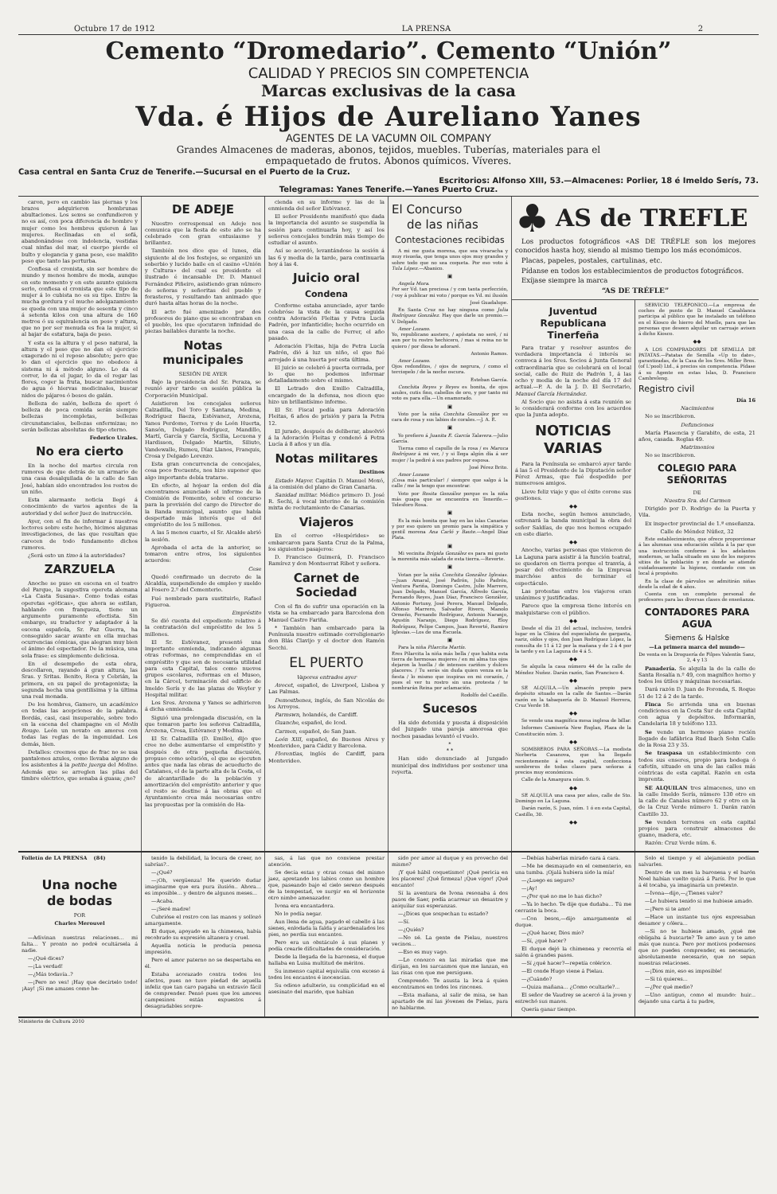Octubre 17 de 1912 LA PRENSA 2
Cemento “Dromedario”. Cemento “Unión”
CALIDAD Y PRECIOS SIN COMPETENCIA
Marcas exclusivas de la casa
Vda. é Hijos de Aureliano Yanes
AGENTES DE LA VACUMN OIL COMPANY
Grandes Almacenes de maderas, abonos, tejidos, muebles. Tuberías, materiales para el
empaquetado de frutos. Abonos químicos. Víveres.
Casa central en Santa Cruz de Tenerife.—Sucursal en el Puerto de la Cruz.
Escritorios: Alfonso XIII, 53.—Almacenes: Porlier, 18 é Imeldo Serís, 73.
Telegramas: Yanes Tenerife.—Yanes Puerto Cruz.
caron, pero en cambio las piernas y los brazos adquirieron hombrunas abultaciones. Los sexos se confundieron y no es así, con poca diferencia de hombre y mujer como los hombres quieren á las mujeres. Reclinadas en el sofá, abandonándose con indolencia, vestidas cual ninfas del mar, el cuerpo pierde el bulto y elegancia y gana peso, ese maldito peso que tanto las perturba.
Confiesa el cronista, sin ser hombre de mundo y menos hombre de moda, aunque en este momento y en este asunto quisiera serlo, confiesa el cronista que este tipo de mujer á lo cubista no es su tipo. Entre la mucha gordura y el mucho adelgazamiento se queda con una mujer de sesenta y cinco á setenta kilos con una altura de 160 metros ó su equivalencia en peso y altura, que no por ser menuda es fea la mujer, si al bajar de estatura, baja de peso.
Y esta es la altura y el peso natural, la altura y el peso que no dan el ejercicio exagerado ni el reposo absoluto; pero que lo dan el ejercicio que no obedece á sistema ni á método alguno. Lo da el correr, lo da el jugar, lo da el regar las flores, coger la fruta, buscar nacimientos de agua ó hiervas medicinales, buscar nidos de pájaros ó besos de galán.
Belleza de salón, belleza de sport ó belleza de poca comida serán siempre bellezas incompletas, bellezas circunstanciales, bellezas enfermizas; no serán bellezas absolutas de tipo eterno.
Federico Urales.
No era cierto
En la noche del martes circula ron rumores de que detrás de un armario de una casa desalquilada de la calle de San José, habían sido encontrados los restos de un niño.
Esta alarmante noticia llegó á conocimiento de varios agentes de la autoridad y del señor Juez de instrucción.
Ayer, con el fin de informar á nuestros lectores sobre este hecho, hicimos algunas investigaciones, de las que resultan que carecen de todo fundamento dichos rumores.
¿Será esto un timo á la autoridades?
ZARZUELA
Anoche se puso en escena en el teatro del Parque, la sugestiva opereta alemana «La Casta Susana». Como todas estas operetas «góticas», que ahora se estilan, hablando con franqueza, tiene un argumento puramente efectista. Sin embargo, su traductor y adaptador á la escena española, Sr. Paz Guerra, ha conseguido sacar avante en ella muchas ocurrencias cómicas, que alegran muy bien el ánimo del espectador. De la música, una sola frase: es simplemente deliciosa.
En el desempeño de esta obra, descollaron, rayando á gran altura, las Sras. y Sritas. Benito, Roca y Cebrián, la primera, en su papel de protagonista; la segunda hecha una gentilísima y la última una real monada.
De los hombres, Gamero, un académico en todas las acepciones de la palabra. Bordás, casi, casi insuperable, sobre todo en la escena del champagne en el Molín Rouge. León un novato en amores con todas las reglas de la ingenuidad. Los demás, bien.
Detalles: creemos que de frac no se usa pantalones azules, como llevaba alguno de los asistentes á la petite juerga del Molino. Además que se arreglen las pilas del timbre eléctrico, que sonaba á guasa; ¿no?
DE ADEJE
Nuestro corresponsal en Adeje nos comunica que la fiesta de este año se ha celebrado con gran entusiasmo y brillantez.
También nos dice que el lunes, día siguiente al de los festejos, se organizó un soberbio y lucido baile en el casino «Unión y Cultura» del cual es presidente el ilustrado é incansable Dr. D. Manuel Fernández Piñeiro, asistiendo gran número de señoras y señoritas del pueblo y forasteros, y resultando tan animado que duró hasta altas horas de la noche.
El acto fué amenizado por dos profesores de piano que se encontraban en el pueblo, los que ejecutaron infinidad de piezas bailables durante la noche.
Notas municipales
SESIÓN DE AYER
Bajo la presidencia del Sr. Peraza, se reunió ayer tarde en sesión pública la Corporación Municipal.
Asistieron los concejales señores Calzadilla, Del Toro y Santana, Medina, Rodríguez Baeza, Estévanez, Arozena, Yanes Perdomo, Torres y de León Huerta, Sansón, Delgado Rodríguez, Mandillo, Martí, García y García, Sicilia, Lecuona y Hardisson, Delgado Martín, Siliuto, Vandewalle, Rumeu, Díaz Llanos, Franquis, Crosa y Delgado Lorenzo.
Esta gran concurrencia de concejales, cosa poco frecuente, nos hizo suponer que algo importante debía tratarse.
En efecto, al hojear la orden del día encontramos anunciado el informe de la Comisión de Fomento, sobre el concurso para la provisión del cargo de Director de la Banda municipal, asunto que había despertado más interés que el del empréstito de los 5 millones.
A las 5 menos cuarto, el Sr. Alcalde abrió la sesión.
Aprobada el acta de la anterior, se tomaron entre otros, los siguientes acuerdos:
Cese
Quedó confirmado un decreto de la Alcaldía, suspendiendo de empleo y sueldo al Fosero 2.º del Cementerio.
Fué nombrado para sustituirle, Rafael Figueroa.
Empréstito
Se dió cuenta del expediente relativo á la contratación del empréstito de los 5 millones.
El Sr. Estévanez, presentó una importante enmienda, indicando algunas otras reformas, no comprendidas en el empréstito y que son de necesaria utilidad para esta Capital, tales como nuevos grupos escolares, reformas en el Museo, en la Cárcel, terminación del edificio de Imeldo Serís y de las plazas de Weyler y Hospital militar.
Los Sres. Arozena y Yanes se adhirieron á dicha enmienda.
Siguió una prolongada discusión, en la que tomaron parte los señores Calzadilla, Arozena, Crosa, Estévanez y Medina.
El Sr. Calzadilla (D. Emilio), dijo que cree no debe aumentarse el empréstito y después de otra pequeña discusión, propuso como solución, el que se ejecuten antes que nada las obras de acueducto de Catalanes, el de la parte alta de la Costa, el de alcantarillado de la población y amortización del empréstito anterior y que el resto se destine á las obras que el Ayuntamiento crea más necesarias entre las propuestas por la comisión de Ha-
cienda en su informe y las de la enmienda del señor Estévanez.
El señor Presidente manifestó que dada la importancia del asunto se suspendía la sesión para continuarla hoy, y así los señores concejales tendrán más tiempo de estudiar el asunto.
Así se acordó, levantándose la sesión á las 6 y media de la tarde, para continuarla hoy á las 4.
Juicio oral
Condena
Conforme estaba anunciado, ayer tarde celebróse la vista de la causa seguida contra Adoración Fleitas y Petra Lucía Padrón, por infanticidio; hecho ocurrido en una casa de la calle de Ferrer, el año pasado.
Adoración Fleitas, hija de Petra Lucía Padrón, dió á luz un niño, el que fué arrojado á una huerta por esta última.
El juicio se celebró á puerta cerrada, por lo que no podemos informar detalladamente sobre el mismo.
El Letrado don Emilio Calzadilla, encargado de la defensa, nos dicen que hizo un brillantísimo informe.
El Sr. Fiscal pedía para Adoración Fleitas, 6 años de prisión y para la Petra 12.
El jurado, después de deliberar, absolvió á la Adoración Fleitas y condenó á Petra Lucía á 8 años y un día.
Notas militares
Destinos
Estado Mayor. Capitán D. Manuel Moxó, á la comisión del plano de Gran Canaria.
Sanidad militar. Médico primero D. José R. Sechi, á vocal interino de la comisión mixta de reclutamiento de Canarias.
Viajeros
En el correo «Hespérides» se embarcaron para Santa Cruz de la Palma, los siguientes pasajeros:
D. Francisco Guimerá, D. Francisco Ramírez y don Montserrat Ribot y señora.
Carnet de Sociedad
Con el fin de sufrir una operación en la vista se ha embarcado para Barcelona don Manuel Castro Fariña.
* También han embarcado para la Península nuestro estimado correligionario don Blás Clavijo y el doctor don Ramón Secchi.
EL PUERTO
Vapores entrados ayer
Avocet, español, de Liverpool, Lisboa y Las Palmas.
Demosthenes, inglés, de San Nicolás de los Arroyos.
Parmswn, holandés, de Cardiff.
Guanche, español, de Icod.
Carmen, español, de San Juan.
León XIII, español, de Buenos Aires y Montevideo, para Cádiz y Barcelona.
Florentias, inglés de Cardiff, para Montevideo.
El Concurso
de las niñas
Contestaciones recibidas
A mi me gusta morena, que sea vivaracha y muy risueña, que tenga unos ojos muy grandes y sobre todo que no sea coqueta. Por eso voto á Tula López.—Abanico.
▣
Angela Mora.
Por ser Vd. tan preciosa / y con tanta perfección, / voy á publicar mi voto / porque es Vd. mi ilusión
José Guadalupe.
En Santa Cruz no hay ninguna como Julia Rodríguez González. Hay que darle un premio.—V. Delgado.
Amor Lozano.
Yo, republicano austero, / apóstata no seré, / ni aun por tu rostro hechicero, / mas si reina no te quiero / por diosa te adoraré.
Antonio Ramos.
Amor Lozano.
Ojos redonditos, / ojos de negrura, / como el terciopelo / de la noche oscura.
Esteban García.
Conchita Reyes y Reyes es bonita, de ojos azules, cutis fino, cabellos de oro, y por tanto mi voto es para ella.—Un enamorado.
▣
Voto por la niña Conchita González por su cara de rosa y sus labios de corales.—J. A. E.
▣
Yo prefiero á Juanita E. García Talavera.—Julio García.
Tierna como el capullo de la rosa / es Maruca Rodríguez á mi ver, / y si llega algún día á ser mujer / la pediré á sus padres por esposa.
José Pérez Brito.
Amor Lozano
¡Cosa más particular! / siempre que salgo á la calle / me la tengo que encontrar.
Voto por Rosita González porque es la niña más guapa que se encuentra en Tenerife.—Telesforo Rosa.
▣
Es la más bonita que hay en las islas Canarias y por eso quiero un premio para la simpática y gentil morena Ana Carló y Baute.—Angel Díaz Plata.
▣
Mi vecinita Brígida González es para mi gusto la morenita más salada de esta tierra.—Reverte.
▣
Votan por la niña Conchita González Iglesias.—Juan Amaral, José Padrón, Julio Padrón, Ventura Fariña, Domingo Castro, Julio Marrero, Juan Delgado, Manuel García, Alfredo García, Fernando Reyes, Juan Díaz, Francisco González, Antonio Fortuny, José Perera, Manuel Delgado, Alfonso Marrero, Salvador Rivero, Manolo Ormeño, Fernando Rodríguez, Antonio Naranjo, Agustín Naranjo, Diego Rodríguez, Eloy Rodríguez, Felipe Campos, Juan Reverté, Ramiro Iglesias.—Los de una Escuela.
▣
Para la niña Pilarcita Martín.
Eres Pilarcita la niña más bella / que habita esta tierra de hermosas mujeres / en mi alma tus ojos dejaron la huella / de intensos cariños y dulces placeres. / Tu serás sin duda quien venza en la fiesta / lo mismo que inspiras en mi corazón, / pues el ver tu rostro sin una protesta / te nombrarán Reina por aclamación.
Rodolfo del Castillo.
Sucesos
Ha sido detenida y puesta á disposición del Juzgado una pareja amorosa que noches pasadas levantó el vuelo.
*
* *
Han sido denunciado al Juzgado municipal dos individuos por sostener una reyerta.
♣ AS de TREFLE
Los productos fotográficos «AS DE TRÉFLE son los mejores conocidos hasta hoy, siendo al mismo tiempo los más económicos.
Placas, papeles, postales, cartulinas, etc.
Pídanse en todos los establecimientos de productos fotográficos.
Exíjase siempre la marca
“AS DE TRÉFLE”
Juventud Republicana Tinerfeña
Para tratar y resolver asuntos de verdadera importancia é interés se convoca á los Sres. Socios á Junta General extraordinaria que se celebrará en el local social, calle de Ruiz de Padrón 1, á las ocho y media de la noche del día 17 del actual.—P. A. de la J. D. El Secretario, Manuel García Hernández.
Al Socio que no asista á esta reunión se le considerará conforme con los acuerdos que la Junta adopte.
NOTICIAS VARIAS
Para la Península se embarcó ayer tarde á las 5 el Presidente de la Diputación señor Pérez Armas, que fué despedido por numerosos amigos.
Lleve feliz viaje y que el éxito corone sus gestiones.
◆◆
Esta noche, según hemos anunciado, estrenará la banda municipal la obra del señor Saldías, de que nos hemos ocupado en este diario.
◆◆
Anoche, varias personas que vinieron de La Laguna para asistir á la función teatral, se quedaron en tierra porque el tranvía, á pesar del ofrecimiento de la Empresa marchóse antes de terminar el espectáculo.
Las protestas entre los viajeros eran unánimes y justificadas.
Parece que la empresa tiene interés en malquistarse con el público.
◆◆
Desde el día 21 del actual, inclusive, tendrá lugar en la Clínica del especialista de garganta, nariz, oídos y ojos, don Juan Rodríguez López, la consulta de 11 á 12 por la mañana y de 2 á 4 por la tarde y en La Laguna de 4 á 5.
◆◆
Se alquila la casa número 44 de la calle de Méndez Nuñez. Darán razón, San Francisco 4.
◆◆
SE ALQUILA.—Un almacén propio para depósito situado en la calle de Santos.—Darán razón en la tabaquería de D. Manuel Herrera, Cruz Verde 18.
◆◆
Se vende una magnífica mesa inglesa de billar.
Informes Camisería New Englan, Plaza de la Constitución núm. 3.
◆◆
SOMBREROS PARA SEÑORAS.—La modista Norberta Casanova, que ha llegado recientemente á esta capital, confecciona sombreros de todas clases para señoras á precios muy económicos.
Calle de la Amargura núm. 9.
◆◆
SE ALQUILA una casa por años, calle de Sto. Domingo en La Laguna.
Darán razón, S. Juan, núm. 1 ó en esta Capital, Castillo, 30.
◆◆
SERVICIO TELEFONICO.—La empresa de coches de punto de D. Manuel Casablanca participa al público que he instalado un teléfono en el Kiosco de hierro del Muelle, para que las personas que deseen alquilar un carruaje avisen á dicho Kiosco.
◆◆
A LOS COMPRADORES DE SEMILLA DE PATATAS.—Patatas de Semilla «Up to date», garantizadas, de la Casa de los Sres. Miller Bros. (of L'pool) Ltd., á precios sin competencia. Pídase á su Agente en estas Islas, D. Francisco Cambreleng.
Registro civil
Día 16
Nacimientos
No se inscribieron.
Defunciones
María Plasencia y Garabito, de esta, 21 años, casada. Reglas 49.
Matrimonios
No se inscribieron.
COLEGIO PARA SEÑORITAS
DE
Nuestra Sra. del Carmen
Dirigido por D. Rodrigo de la Puerta y Vila.
Ex inspector provincial de 1.ª enseñanza.
Calle de Méndez Núñez, 32
Este establecimiento, que ofrece proporcionar á las alumnas una educación sólida á la par que una instrucción conforme á los adelantos modernos, se halla situado en uno de los mejores sitios de la población y en donde se atiende cuidadosamente la higiene, contando con un local á propósito.
En la clase de párvulos se admitirán niñas desde la edad de 4 años.
Cuenta con un completo personal de profesores para las diversas clases de enseñanza.
CONTADORES PARA AGUA
Siemens & Halske
—La primera marca del mundo—
De venta en la Droguería de Filpes Valentín Sanz, 2, 4 y 13
Panadería. Se alquila la de la calle de Santa Rosalía n.º 49, con magnífico horno y todos los útiles y máquinas necesarias.
Dará razón D. Juan de Foronda, S. Roque 51 de 12 á 2 de la tarde.
Finca Se arrienda una en buenas condiciones en la Costa Sur de esta Capital con agua y depósitos. Informarán, Candelaria 18 y teléfono 133.
Se vende un hermoso piano recién llegado de lafábrica Rud Ibach Sohn Calle de la Rosa 23 y 35.
Se traspasa un establecimiento con todos sus enseres, propio para bodega ó cafetín, situado en una de las calles más céntricas de esta capital. Razón en esta imprenta.
SE ALQUILAN tres almacenes, uno en la calle Imeldo Serís, número 130 otro en la calle de Canales número 62 y otro en la de la Cruz Verde número 1. Darán razón Castillo 33.
Se venden terrenos en esta capital propios para construir almacenes de guano, madera, etc.
Razón: Cruz Verde núm. 6.
Folletín de LA PRENSA (84)
Una noche
de bodas
POR
Charles Merouvel
—Adivinan nuestras relaciones... mi falta... Y pronto no podré ocultársela á nadie.
—¿Qué dices?
—¡La verdad!
—¿Más todavía..?
—¡Pero no ves! ¡Hay que decírtelo todo! ¡Aay! ¡Si me amases como he-
tenido la debilidad, la locura de creer, no sabrías?..
—¿Qué?
—¡Oh, vergüenza! He querido dudar imaginarme que era pura ilusión.. Ahora... es imposible... y dentro de algunos meses...
—Acaba.
—¡Seré madre!
Cubrióse el rostro con las manos y sollozó amargamente.
El duque, apoyado en la chimenea, había recobrado su expresión altanera y cruel.
Aquella noticia le producía penosa impresión.
Pero el amor paterno no se despertaba en él.
Estaba acorazado contra todos los afectos, pues no tuvo piedad de aquella infeliz que tan caro pagaba un extravío fácil de comprender. Pensó pues que los amores campesinos están expuestos á desagradables sorpre-
sas, á las que no conviene prestar atención.
Se decía estas y otras cosas del mismo jaez, apretando los labios como un hombre que, paseando bajo el cielo sereno después de la tempestad, ve surgir en el horizonte otro nimbo amenazador.
Ivona era encantadora.
No lo podía negar.
Aun llena de agua, pagado el cabello á las sienes, enlodada la falda y acardenalados los pies, no perdía sus encantos.
Pero era un obstáculo á sus planes y podía crearle dificultades de consideración.
Desde la llegada de la baronesa, el duque hallaba en Luisa multitud de méritos.
Su inmenso capital equivalía con exceso á todos los encantos é inocencias.
Su odioso adulterio, su complicidad en el asesinato del marido, que habían
sido por amor al duque y en provecho del mismo?
¡Y qué hábil coquetismo! ¡Qué pericia en los placeres! ¡Qué firmeza! ¡Que vigor! ¡Qué encanto!
Sí la aventura de Ivona resonaba á dos pasos de Saer, podía acarrear un desastre y aniquilar sus esperanzas.
—¿Dices que sospechan tu estado?
—Sí.
—¿Quién?
—No sé. La gente de Pielau, nuestros vecinos...
—Eso es muy vago.
—Lo conozco en las miradas que me dirijan, en los sarcasmos que me lanzan, en las risas con que me persiguen.
Comprendo. Te asusta la loca á quien encontramos en todos los rincones.
—Esta mañana, al salir de misa, se han apartado de mí las jóvenes de Pielau, para no hablarme.
—Debías haberlas mirado cara á cara.
—Me he desmayado en el cementerio, en una tumba. ¡Ojalá hubiera sido la mía!
—¿Luego es seguro?
—¡Ay!
—¿Por qué no me lo has dicho?
—Ya lo hecho. Te dije que dudaba... Tú me cerraste la boca.
—Con besos,—dijo amargamente el duque.
—¿Qué hacer, Dios mío?
—Sí, ¿qué hacer?
El duque dejó la chimenea y recorría el salón á grandes pasos.
—Sí ¿qué hacer?—repetía colérico.
—El conde Hugo viene á Pielau.
—¿Cuándo?
—Quiza mañana... ¿Como ocultarle?...
El señor de Vaudrey se acercó á la joven y estrechó sus manos.
Quería ganar tiempo.
Solo el tiempo y el alejamiento podían salvarles.
Dentro de un mes la baronesa y el barón Noel habían vuelto quizá á París. Por lo que á él tocaba, ya imaginaría un pretexto.
—Ivona—dijo,—¿Tienes valor?
—Lo hubiera tenido si me hubiese amado.
—¡Pero si te amo!
—Hace un instante tus ojos expresaban desamor y cólera...
—Si no te hubiese amado, ¿qué me obligaba á buscarte? Te amo aun y te amo más que nunca. Pero por motivos poderosos que no puedes comprender, es necesario, absolutamente necesario, que no sepan nuestras relaciones.
—¡Dios mio, eso es imposible!
—Si tú quieres...
—¿Por qué medio?
—Uno antiguo, como el mundo: huir... dejando una carta á tu padre,
Ministerio de Cultura 2010